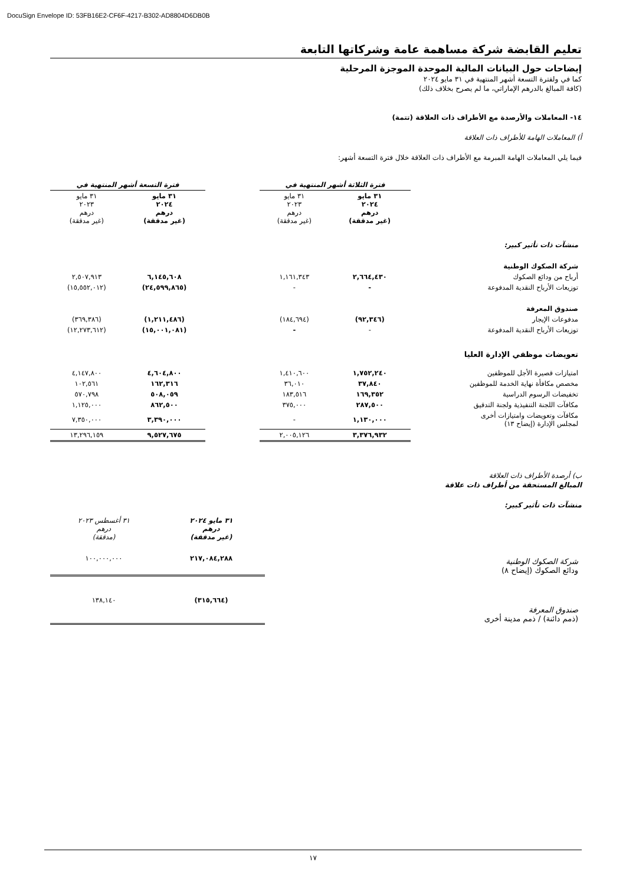DocuSign Envelope ID: 53FB16E2-CF6F-4217-B302-AD8804D6DB0B
تعليم القابضة شركة مساهمة عامة وشركاتها التابعة
إيضاحات حول البيانات المالية الموحدة الموجزة المرحلية
كما في ولفترة التسعة أشهر المنتهية في ٣١ مايو ٢٠٢٤
(كافة المبالغ بالدرهم الإماراتي، ما لم يصرح بخلاف ذلك)
١٤- المعاملات والأرصدة مع الأطراف ذات العلاقة (تتمة)
أ) المعاملات الهامة للأطراف ذات العلاقة
فيما يلي المعاملات الهامة المبرمة مع الأطراف ذات العلاقة خلال فترة التسعة أشهر:
| | فترة الثلاثة أشهر المنتهية في | | | فترة التسعة أشهر المنتهية في | |
| | ٣١ مايو ٢٠٢٤ درهم (غير مدققة) | ٣١ مايو ٢٠٢٣ درهم (غير مدققة) | | ٣١ مايو ٢٠٢٤ درهم (غير مدققة) | ٣١ مايو ٢٠٢٣ درهم (غير مدققة) |
| منشآت ذات تأثير كبير: | | | | | |
| شركة الصكوك الوطنية | | | | | |
| أرباح من ودائع الصكوك | ٢,٦٦٤,٤٣٠ | ١,١٦١,٣٤٣ | | ٦,١٤٥,٦٠٨ | ٢,٥٠٧,٩١٣ |
| توزيعات الأرباح النقدية المدفوعة | - | - | | (٢٤,٥٩٩,٨٦٥) | (١٥,٥٥٢,٠١٢) |
| صندوق المعرفة | | | | | |
| مدفوعات الإيجار | (٩٢,٣٤٦) | (١٨٤,٦٩٤) | | (١,٢١١,٤٨٦) | (٣٦٩,٣٨٦) |
| توزيعات الأرباح النقدية المدفوعة | - | - | | (١٥,٠٠١,٠٨١) | (١٢,٢٧٣,٦١٢) |
| تعويضات موظفي الإدارة العليا | | | | | |
| امتيازات قصيرة الأجل للموظفين | ١,٧٥٢,٢٤٠ | ١,٤١٠,٦٠٠ | | ٤,٦٠٤,٨٠٠ | ٤,١٤٧,٨٠٠ |
| مخصص مكافأة نهاية الخدمة للموظفين | ٣٧,٨٤٠ | ٣٦,٠١٠ | | ١٦٢,٣١٦ | ١٠٢,٥٦١ |
| تخفيضات الرسوم الدراسية | ١٦٩,٣٥٢ | ١٨٣,٥١٦ | | ٥٠٨,٠٥٩ | ٥٧٠,٧٩٨ |
| مكافآت اللجنة التنفيذية ولجنة التدقيق | ٢٨٧,٥٠٠ | ٣٧٥,٠٠٠ | | ٨٦٢,٥٠٠ | ١,١٢٥,٠٠٠ |
| مكافآت وتعويضات وامتيازات أخرى لمجلس الإدارة (إيضاح ١٣) | ١,١٣٠,٠٠٠ | - | | ٣,٣٩٠,٠٠٠ | ٧,٣٥٠,٠٠٠ |
| | ٣,٣٧٦,٩٣٢ | ٢,٠٠٥,١٢٦ | | ٩,٥٢٧,٦٧٥ | ١٣,٢٩٦,١٥٩ |
ب) أرصدة الأطراف ذات العلاقة
المبالغ المستحقة من أطراف ذات علاقة
منشآت ذات تأثير كبير:
| | ٣١ مايو ٢٠٢٤ درهم (غير مدققة) | ٣١ أغسطس ٢٠٢٣ درهم (مدققة) |
| شركة الصكوك الوطنية ودائع الصكوك (إيضاح ٨) | ٢١٧,٠٨٤,٢٨٨ | ١٠٠,٠٠٠,٠٠٠ |
| صندوق المعرفة (ذمم دائنة) / ذمم مدينة أخرى | (٣١٥,٦٦٤) | ١٣٨,١٤٠ |
١٧